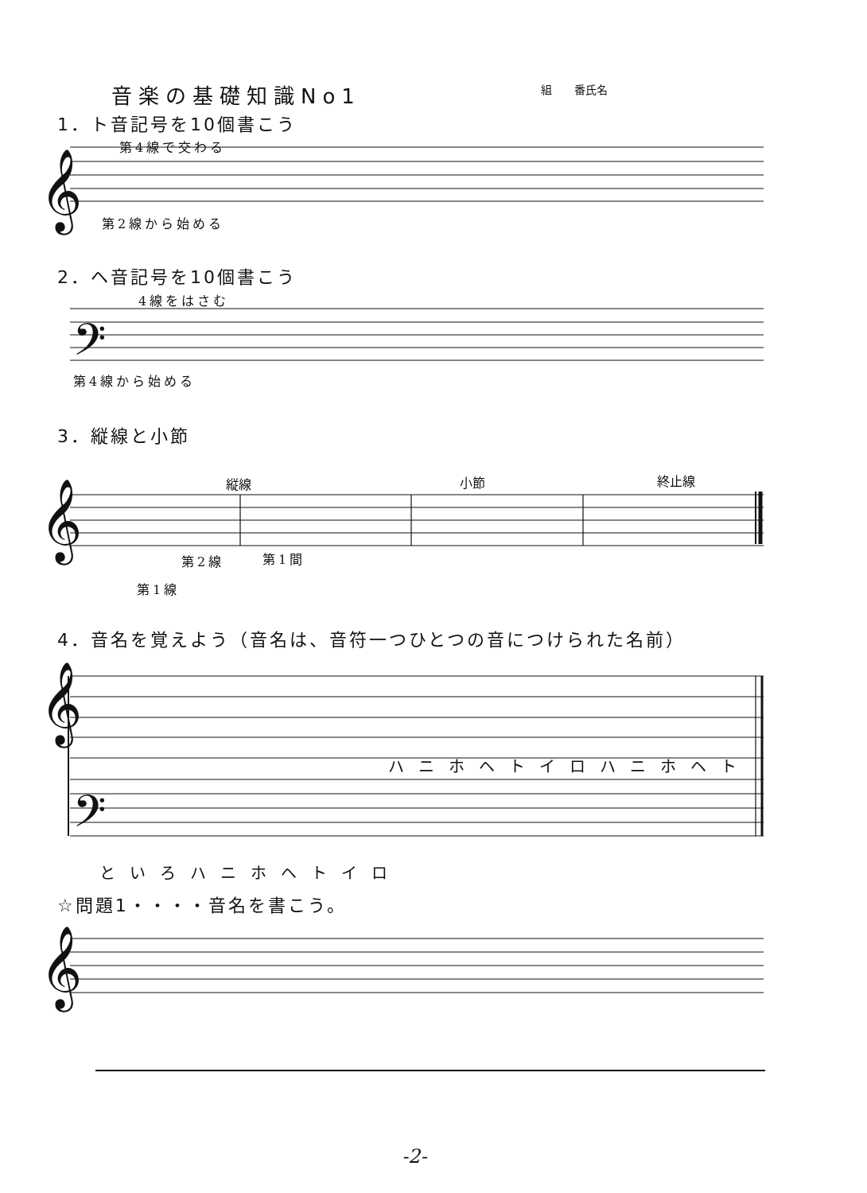音楽の基礎知識No1 組　　番氏名
1．ト音記号を10個書こう
𝄞
第4線で交わる
第2線から始める
2．ヘ音記号を10個書こう
4線をはさむ
𝄢
第4線から始める
3．縦線と小節
縦線 小節 終止線
𝄞
第2線 第1間
第1線
4．音名を覚えよう（音名は、音符一つひとつの音につけられた名前）
𝄞
𝄢
ハニホヘトイロハニホヘト
といろハニホヘトイロ
☆問題1・・・・音名を書こう。
𝄞
-2-